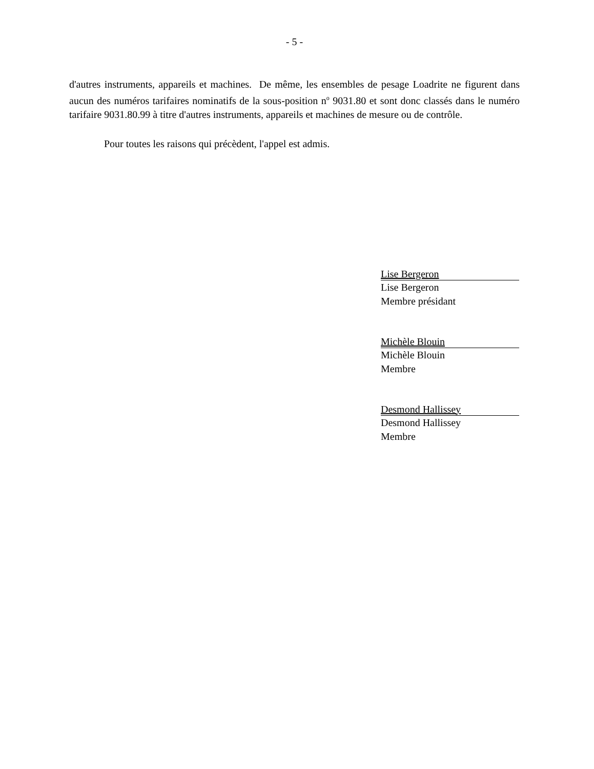- 5 -
d'autres instruments, appareils et machines. De même, les ensembles de pesage Loadrite ne figurent dans aucun des numéros tarifaires nominatifs de la sous-position n<sup>o</sup> 9031.80 et sont donc classés dans le numéro tarifaire 9031.80.99 à titre d'autres instruments, appareils et machines de mesure ou de contrôle.
Pour toutes les raisons qui précèdent, l'appel est admis.
Lise Bergeron
Lise Bergeron
Membre présidant
Michèle Blouin
Michèle Blouin
Membre
Desmond Hallissey
Desmond Hallissey
Membre